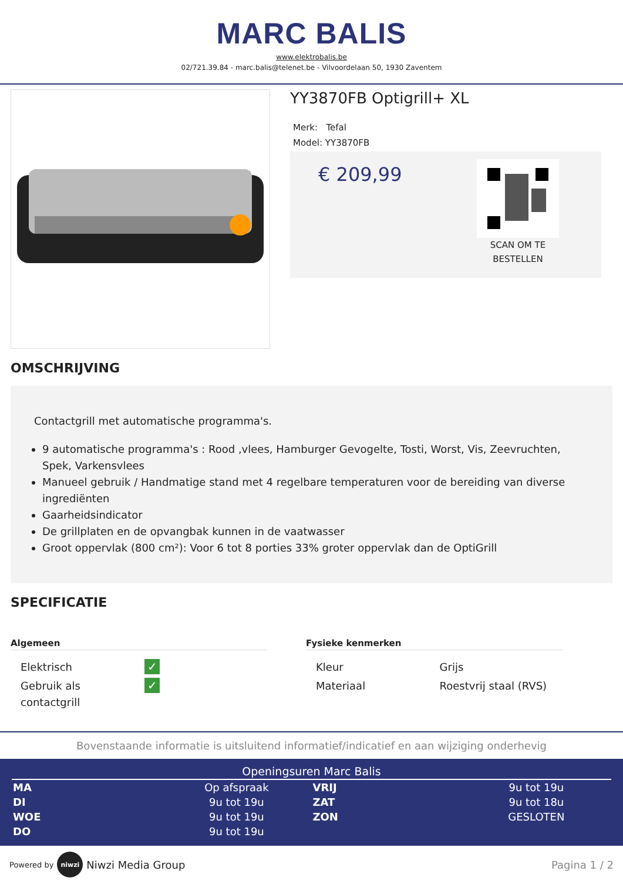MARC BALIS
www.elektrobalis.be
02/721.39.84 - marc.balis@telenet.be - Vilvoordelaan 50, 1930 Zaventem
YY3870FB Optigrill+ XL
Merk: Tefal
Model: YY3870FB
€ 209,99
SCAN OM TE
BESTELLEN
OMSCHRIJVING
Contactgrill met automatische programma's.
9 automatische programma's : Rood ,vlees, Hamburger Gevogelte, Tosti, Worst, Vis, Zeevruchten, Spek, Varkensvlees
Manueel gebruik / Handmatige stand met 4 regelbare temperaturen voor de bereiding van diverse ingrediënten
Gaarheidsindicator
De grillplaten en de opvangbak kunnen in de vaatwasser
Groot oppervlak (800 cm²): Voor 6 tot 8 porties 33% groter oppervlak dan de OptiGrill
SPECIFICATIE
Algemeen
| Elektrisch | ✓ |
| Gebruik als contactgrill | ✓ |
Fysieke kenmerken
| Kleur | Grijs |
| Materiaal | Roestvrij staal (RVS) |
Bovenstaande informatie is uitsluitend informatief/indicatief en aan wijziging onderhevig
Openingsuren Marc Balis
| MA | Op afspraak | VRIJ | 9u tot 19u |
| DI | 9u tot 19u | ZAT | 9u tot 18u |
| WOE | 9u tot 19u | ZON | GESLOTEN |
| DO | 9u tot 19u | | |
Powered by niwzi Niwzi Media Group Pagina 1 / 2